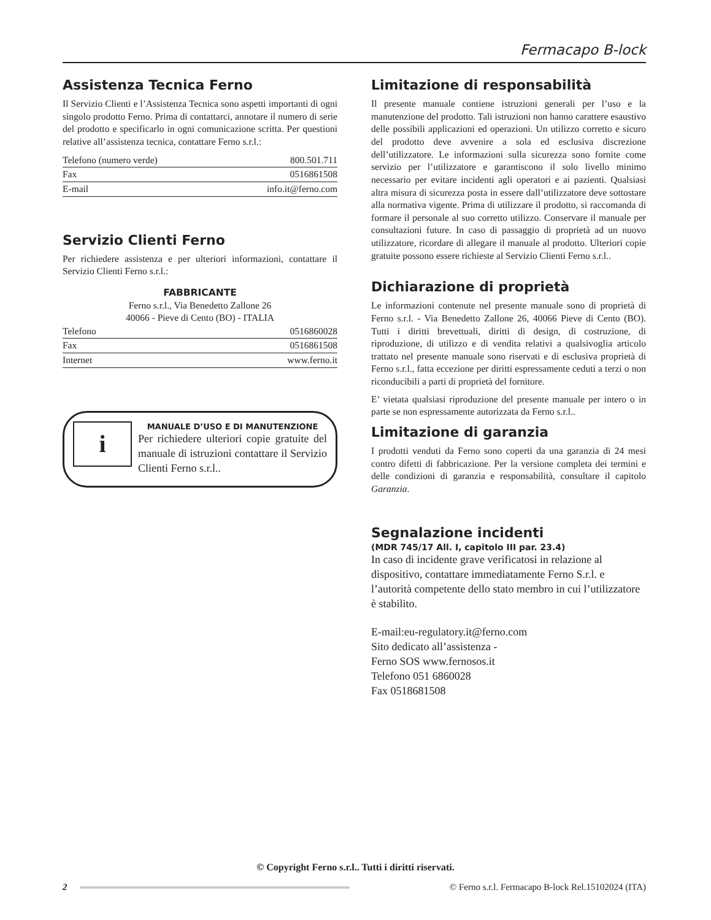Fermacapo B-lock
Assistenza Tecnica Ferno
Il Servizio Clienti e l’Assistenza Tecnica sono aspetti importanti di ogni singolo prodotto Ferno. Prima di contattarci, annotare il numero di serie del prodotto e specificarlo in ogni comunicazione scritta. Per questioni relative all’assistenza tecnica, contattare Ferno s.r.l.:
| Telefono (numero verde) | 800.501.711 |
| Fax | 0516861508 |
| E-mail | info.it@ferno.com |
Servizio Clienti Ferno
Per richiedere assistenza e per ulteriori informazioni, contattare il Servizio Clienti Ferno s.r.l.:
FABBRICANTE
Ferno s.r.l., Via Benedetto Zallone 26
40066 - Pieve di Cento (BO) - ITALIA
| Telefono | 0516860028 |
| Fax | 0516861508 |
| Internet | www.ferno.it |
i
MANUALE D’USO E DI MANUTENZIONE
Per richiedere ulteriori copie gratuite del manuale di istruzioni contattare il Servizio Clienti Ferno s.r.l..
Limitazione di responsabilità
Il presente manuale contiene istruzioni generali per l’uso e la manutenzione del prodotto. Tali istruzioni non hanno carattere esaustivo delle possibili applicazioni ed operazioni. Un utilizzo corretto e sicuro del prodotto deve avvenire a sola ed esclusiva discrezione dell’utilizzatore. Le informazioni sulla sicurezza sono fornite come servizio per l’utilizzatore e garantiscono il solo livello minimo necessario per evitare incidenti agli operatori e ai pazienti. Qualsiasi altra misura di sicurezza posta in essere dall’utilizzatore deve sottostare alla normativa vigente. Prima di utilizzare il prodotto, si raccomanda di formare il personale al suo corretto utilizzo. Conservare il manuale per consultazioni future. In caso di passaggio di proprietà ad un nuovo utilizzatore, ricordare di allegare il manuale al prodotto. Ulteriori copie gratuite possono essere richieste al Servizio Clienti Ferno s.r.l..
Dichiarazione di proprietà
Le informazioni contenute nel presente manuale sono di proprietà di Ferno s.r.l. - Via Benedetto Zallone 26, 40066 Pieve di Cento (BO). Tutti i diritti brevettuali, diritti di design, di costruzione, di riproduzione, di utilizzo e di vendita relativi a qualsivoglia articolo trattato nel presente manuale sono riservati e di esclusiva proprietà di Ferno s.r.l., fatta eccezione per diritti espressamente ceduti a terzi o non riconducibili a parti di proprietà del fornitore.
E’ vietata qualsiasi riproduzione del presente manuale per intero o in parte se non espressamente autorizzata da Ferno s.r.l..
Limitazione di garanzia
I prodotti venduti da Ferno sono coperti da una garanzia di 24 mesi contro difetti di fabbricazione. Per la versione completa dei termini e delle condizioni di garanzia e responsabilità, consultare il capitolo Garanzia.
Segnalazione incidenti
(MDR 745/17 All. I, capitolo III par. 23.4)
In caso di incidente grave verificatosi in relazione al dispositivo, contattare immediatamente Ferno S.r.l. e l’autorità competente dello stato membro in cui l’utilizzatore è stabilito.
E-mail:eu-regulatory.it@ferno.com
Sito dedicato all’assistenza -
Ferno SOS www.fernosos.it
Telefono 051 6860028
Fax 0518681508
© Copyright Ferno s.r.l.. Tutti i diritti riservati.
2
© Ferno s.r.l. Fermacapo B-lock Rel.15102024 (ITA)